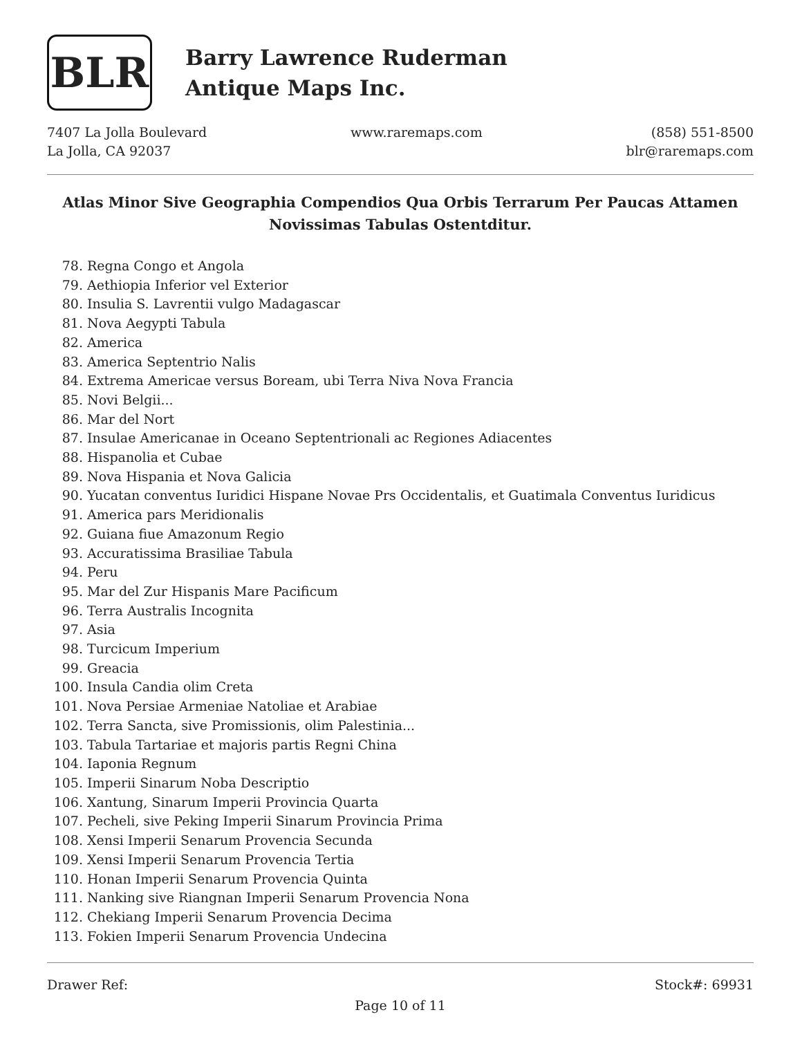BLR
Barry Lawrence Ruderman
Antique Maps Inc.
7407 La Jolla Boulevard
La Jolla, CA 92037
www.raremaps.com (858) 551-8500
blr@raremaps.com
Atlas Minor Sive Geographia Compendios Qua Orbis Terrarum Per Paucas Attamen Novissimas Tabulas Ostentditur.
78. Regna Congo et Angola
79. Aethiopia Inferior vel Exterior
80. Insulia S. Lavrentii vulgo Madagascar
81. Nova Aegypti Tabula
82. America
83. America Septentrio Nalis
84. Extrema Americae versus Boream, ubi Terra Niva Nova Francia
85. Novi Belgii...
86. Mar del Nort
87. Insulae Americanae in Oceano Septentrionali ac Regiones Adiacentes
88. Hispanolia et Cubae
89. Nova Hispania et Nova Galicia
90. Yucatan conventus Iuridici Hispane Novae Prs Occidentalis, et Guatimala Conventus Iuridicus
91. America pars Meridionalis
92. Guiana fiue Amazonum Regio
93. Accuratissima Brasiliae Tabula
94. Peru
95. Mar del Zur Hispanis Mare Pacificum
96. Terra Australis Incognita
97. Asia
98. Turcicum Imperium
99. Greacia
100. Insula Candia olim Creta
101. Nova Persiae Armeniae Natoliae et Arabiae
102. Terra Sancta, sive Promissionis, olim Palestinia...
103. Tabula Tartariae et majoris partis Regni China
104. Iaponia Regnum
105. Imperii Sinarum Noba Descriptio
106. Xantung, Sinarum Imperii Provincia Quarta
107. Pecheli, sive Peking Imperii Sinarum Provincia Prima
108. Xensi Imperii Senarum Provencia Secunda
109. Xensi Imperii Senarum Provencia Tertia
110. Honan Imperii Senarum Provencia Quinta
111. Nanking sive Riangnan Imperii Senarum Provencia Nona
112. Chekiang Imperii Senarum Provencia Decima
113. Fokien Imperii Senarum Provencia Undecina
Drawer Ref: Stock#: 69931
Page 10 of 11